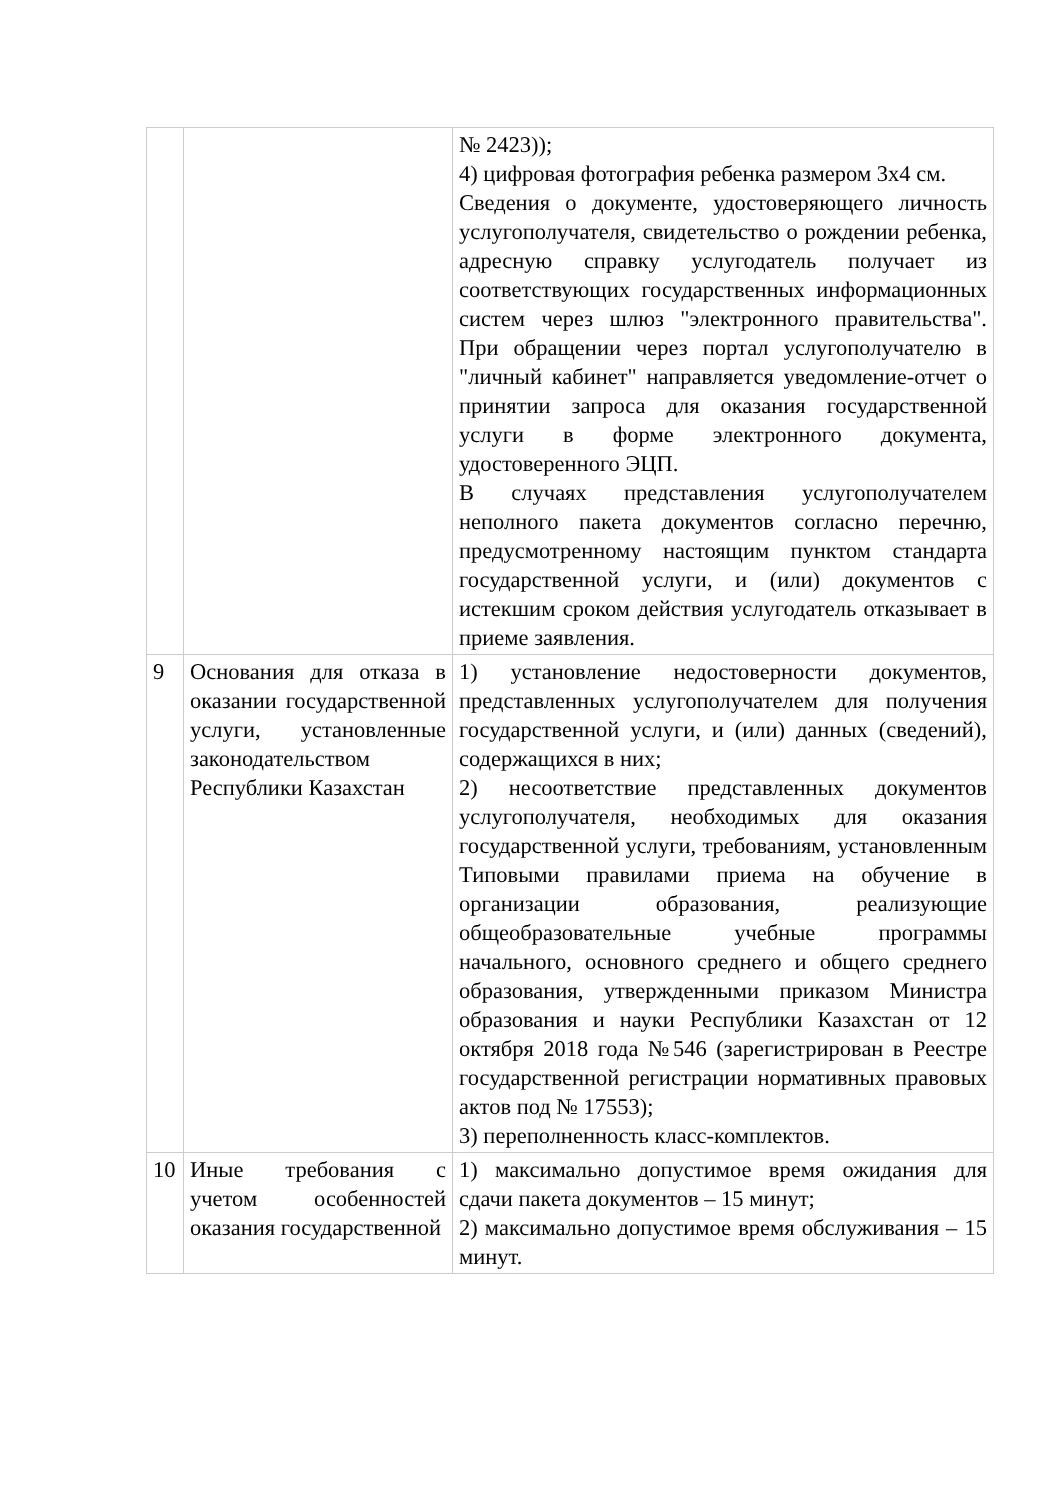| | | № 2423)); 4) цифровая фотография ребенка размером 3x4 см. Сведения о документе, удостоверяющего личность услугополучателя, свидетельство о рождении ребенка, адресную справку услугодатель получает из соответствующих государственных информационных систем через шлюз "электронного правительства". При обращении через портал услугополучателю в "личный кабинет" направляется уведомление-отчет о принятии запроса для оказания государственной услуги в форме электронного документа, удостоверенного ЭЦП. В случаях представления услугополучателем неполного пакета документов согласно перечню, предусмотренному настоящим пунктом стандарта государственной услуги, и (или) документов с истекшим сроком действия услугодатель отказывает в приеме заявления. |
| 9 | Основания для отказа в оказании государственной услуги, установленные законодательством Республики Казахстан | 1) установление недостоверности документов, представленных услугополучателем для получения государственной услуги, и (или) данных (сведений), содержащихся в них; 2) несоответствие представленных документов услугополучателя, необходимых для оказания государственной услуги, требованиям, установленным Типовыми правилами приема на обучение в организации образования, реализующие общеобразовательные учебные программы начального, основного среднего и общего среднего образования, утвержденными приказом Министра образования и науки Республики Казахстан от 12 октября 2018 года №546 (зарегистрирован в Реестре государственной регистрации нормативных правовых актов под № 17553); 3) переполненность класс-комплектов. |
| 10 | Иные требования с учетом особенностей оказания государственной | 1) максимально допустимое время ожидания для сдачи пакета документов – 15 минут; 2) максимально допустимое время обслуживания – 15 минут. |